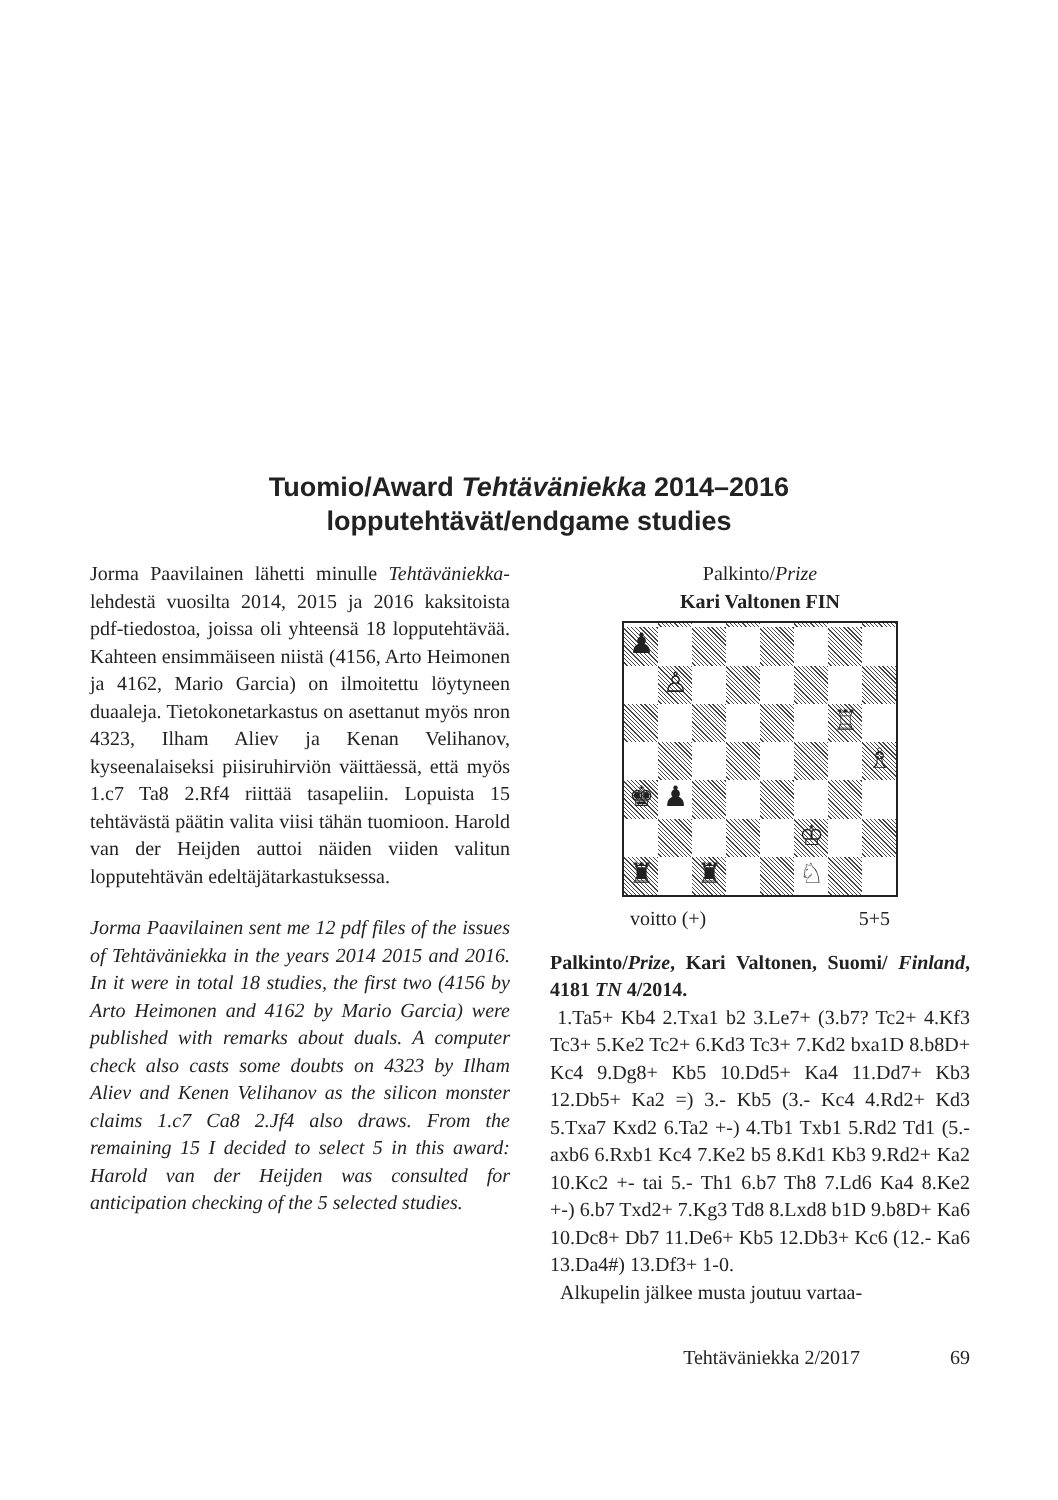Tuomio/Award Tehtäväniekka 2014–2016
lopputehtävät/endgame studies
Jorma Paavilainen lähetti minulle Tehtäväniekka-lehdestä vuosilta 2014, 2015 ja 2016 kaksitoista pdf-tiedostoa, joissa oli yhteensä 18 lopputehtävää. Kahteen ensimmäiseen niistä (4156, Arto Heimonen ja 4162, Mario Garcia) on ilmoitettu löytyneen duaaleja. Tietokonetarkastus on asettanut myös nron 4323, Ilham Aliev ja Kenan Velihanov, kyseenalaiseksi piisiruhirviön väittäessä, että myös 1.c7 Ta8 2.Rf4 riittää tasapeliin. Lopuista 15 tehtävästä päätin valita viisi tähän tuomioon. Harold van der Heijden auttoi näiden viiden valitun lopputehtävän edeltäjätarkastuksessa.
Jorma Paavilainen sent me 12 pdf files of the issues of Tehtäväniekka in the years 2014 2015 and 2016. In it were in total 18 studies, the first two (4156 by Arto Heimonen and 4162 by Mario Garcia) were published with remarks about duals. A computer check also casts some doubts on 4323 by Ilham Aliev and Kenen Velihanov as the silicon monster claims 1.c7 Ca8 2.Jf4 also draws. From the remaining 15 I decided to select 5 in this award: Harold van der Heijden was consulted for anticipation checking of the 5 selected studies.
Palkinto/Prize
Kari Valtonen FIN
♟
♙
♖
♗
♚
♟
♔
♜
♜
♘
voitto (+) 5+5
Palkinto/Prize, Kari Valtonen, Suomi/ Finland, 4181 TN 4/2014.
1.Ta5+ Kb4 2.Txa1 b2 3.Le7+ (3.b7? Tc2+ 4.Kf3 Tc3+ 5.Ke2 Tc2+ 6.Kd3 Tc3+ 7.Kd2 bxa1D 8.b8D+ Kc4 9.Dg8+ Kb5 10.Dd5+ Ka4 11.Dd7+ Kb3 12.Db5+ Ka2 =) 3.- Kb5 (3.- Kc4 4.Rd2+ Kd3 5.Txa7 Kxd2 6.Ta2 +-) 4.Tb1 Txb1 5.Rd2 Td1 (5.- axb6 6.Rxb1 Kc4 7.Ke2 b5 8.Kd1 Kb3 9.Rd2+ Ka2 10.Kc2 +- tai 5.- Th1 6.b7 Th8 7.Ld6 Ka4 8.Ke2 +-) 6.b7 Txd2+ 7.Kg3 Td8 8.Lxd8 b1D 9.b8D+ Ka6 10.Dc8+ Db7 11.De6+ Kb5 12.Db3+ Kc6 (12.- Ka6 13.Da4#) 13.Df3+ 1-0.
Alkupelin jälkee musta joutuu vartaa-
Tehtäväniekka 2/2017 69